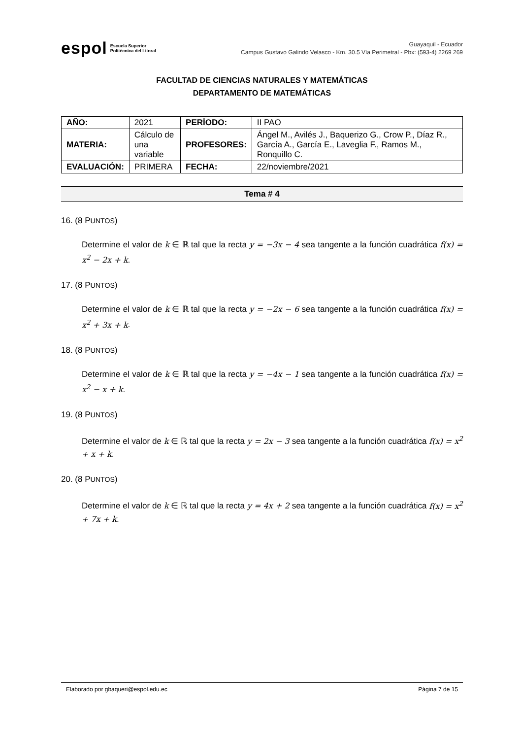espol Escuela Superior
Politécnica del Litoral
Guayaquil - Ecuador
Campus Gustavo Galindo Velasco - Km. 30.5 Vía Perimetral - Pbx: (593-4) 2269 269
FACULTAD DE CIENCIAS NATURALES Y MATEMÁTICAS
DEPARTAMENTO DE MATEMÁTICAS
| AÑO: | 2021 | PERÍODO: | II PAO |
| MATERIA: | Cálculo de una variable | PROFESORES: | Ángel M., Avilés J., Baquerizo G., Crow P., Díaz R., García A., García E., Laveglia F., Ramos M., Ronquillo C. |
| EVALUACIÓN: | PRIMERA | FECHA: | 22/noviembre/2021 |
Tema # 4
16. (8 PUNTOS)
Determine el valor de k ∈ ℝ tal que la recta y = −3x − 4 sea tangente a la función cuadrática f(x) = x<sup>2</sup> − 2x + k.
17. (8 PUNTOS)
Determine el valor de k ∈ ℝ tal que la recta y = −2x − 6 sea tangente a la función cuadrática f(x) = x<sup>2</sup> + 3x + k.
18. (8 PUNTOS)
Determine el valor de k ∈ ℝ tal que la recta y = −4x − 1 sea tangente a la función cuadrática f(x) = x<sup>2</sup> − x + k.
19. (8 PUNTOS)
Determine el valor de k ∈ ℝ tal que la recta y = 2x − 3 sea tangente a la función cuadrática f(x) = x<sup>2</sup> + x + k.
20. (8 PUNTOS)
Determine el valor de k ∈ ℝ tal que la recta y = 4x + 2 sea tangente a la función cuadrática f(x) = x<sup>2</sup> + 7x + k.
Elaborado por gbaqueri@espol.edu.ec Página 7 de 15